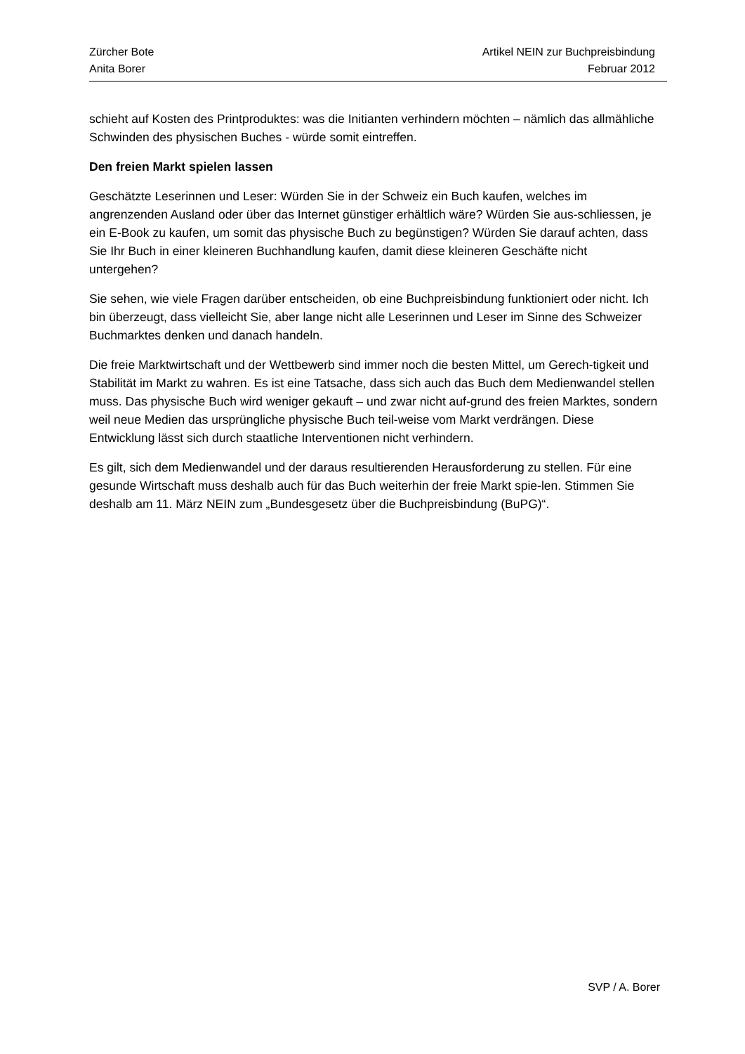Zürcher Bote Artikel NEIN zur Buchpreisbindung
Anita Borer Februar 2012
schieht auf Kosten des Printproduktes: was die Initianten verhindern möchten – nämlich das allmähliche Schwinden des physischen Buches - würde somit eintreffen.
Den freien Markt spielen lassen
Geschätzte Leserinnen und Leser: Würden Sie in der Schweiz ein Buch kaufen, welches im angrenzenden Ausland oder über das Internet günstiger erhältlich wäre? Würden Sie aus-schliessen, je ein E-Book zu kaufen, um somit das physische Buch zu begünstigen? Würden Sie darauf achten, dass Sie Ihr Buch in einer kleineren Buchhandlung kaufen, damit diese kleineren Geschäfte nicht untergehen?
Sie sehen, wie viele Fragen darüber entscheiden, ob eine Buchpreisbindung funktioniert oder nicht. Ich bin überzeugt, dass vielleicht Sie, aber lange nicht alle Leserinnen und Leser im Sinne des Schweizer Buchmarktes denken und danach handeln.
Die freie Marktwirtschaft und der Wettbewerb sind immer noch die besten Mittel, um Gerech-tigkeit und Stabilität im Markt zu wahren. Es ist eine Tatsache, dass sich auch das Buch dem Medienwandel stellen muss. Das physische Buch wird weniger gekauft – und zwar nicht auf-grund des freien Marktes, sondern weil neue Medien das ursprüngliche physische Buch teil-weise vom Markt verdrängen. Diese Entwicklung lässt sich durch staatliche Interventionen nicht verhindern.
Es gilt, sich dem Medienwandel und der daraus resultierenden Herausforderung zu stellen. Für eine gesunde Wirtschaft muss deshalb auch für das Buch weiterhin der freie Markt spie-len. Stimmen Sie deshalb am 11. März NEIN zum „Bundesgesetz über die Buchpreisbindung (BuPG)“.
SVP / A. Borer